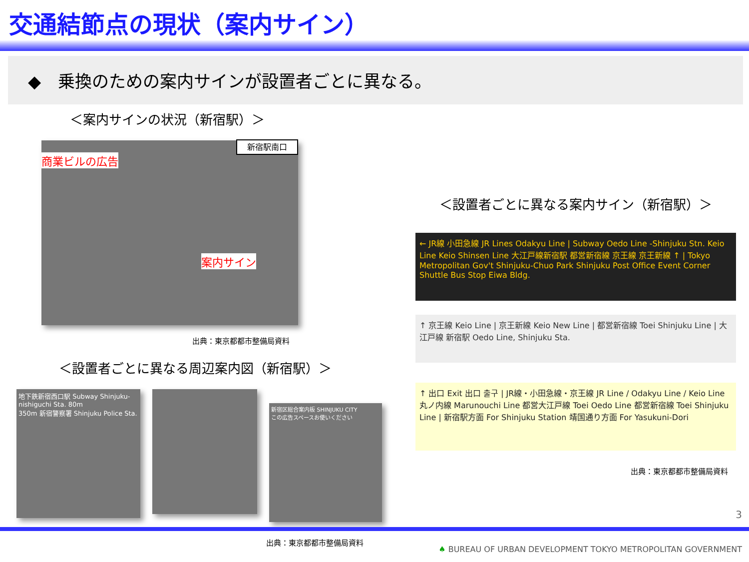交通結節点の現状（案内サイン）
◆　乗換のための案内サインが設置者ごとに異なる。
＜案内サインの状況（新宿駅）＞
新宿駅南口
商業ビルの広告
案内サイン
出典：東京都都市整備局資料
＜設置者ごとに異なる周辺案内図（新宿駅）＞
地下鉄新宿西口駅 Subway Shinjuku-nishiguchi Sta. 80m
350m 新宿警察署 Shinjuku Police Sta.
新宿区総合案内板 SHINJUKU CITY
この広告スペースお使いください
出典：東京都都市整備局資料
＜設置者ごとに異なる案内サイン（新宿駅）＞
← JR線 小田急線 JR Lines Odakyu Line | Subway Oedo Line -Shinjuku Stn. Keio Line Keio Shinsen Line 大江戸線新宿駅 都営新宿線 京王線 京王新線 ↑ | Tokyo Metropolitan Gov't Shinjuku-Chuo Park Shinjuku Post Office Event Corner Shuttle Bus Stop Eiwa Bldg.
↑ 京王線 Keio Line | 京王新線 Keio New Line | 都営新宿線 Toei Shinjuku Line | 大江戸線 新宿駅 Oedo Line, Shinjuku Sta.
↑ 出口 Exit 出口 출구 | JR線・小田急線・京王線 JR Line / Odakyu Line / Keio Line 丸ノ内線 Marunouchi Line 都営大江戸線 Toei Oedo Line 都営新宿線 Toei Shinjuku Line | 新宿駅方面 For Shinjuku Station 靖国通り方面 For Yasukuni-Dori
出典：東京都都市整備局資料
3
♠ BUREAU OF URBAN DEVELOPMENT TOKYO METROPOLITAN GOVERNMENT